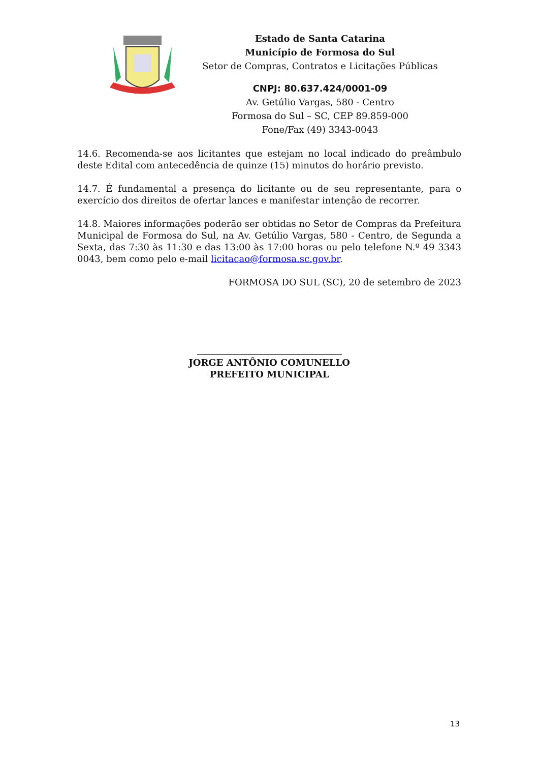Estado de Santa Catarina
Município de Formosa do Sul
Setor de Compras, Contratos e Licitações Públicas
CNPJ: 80.637.424/0001-09
Av. Getúlio Vargas, 580 - Centro
Formosa do Sul – SC, CEP 89.859-000
Fone/Fax (49) 3343-0043
14.6. Recomenda-se aos licitantes que estejam no local indicado do preâmbulo deste Edital com antecedência de quinze (15) minutos do horário previsto.
14.7. É fundamental a presença do licitante ou de seu representante, para o exercício dos direitos de ofertar lances e manifestar intenção de recorrer.
14.8. Maiores informações poderão ser obtidas no Setor de Compras da Prefeitura Municipal de Formosa do Sul, na Av. Getúlio Vargas, 580 - Centro, de Segunda a Sexta, das 7:30 às 11:30 e das 13:00 às 17:00 horas ou pelo telefone N.º 49 3343 0043, bem como pelo e-mail licitacao@formosa.sc.gov.br.
FORMOSA DO SUL (SC), 20 de setembro de 2023
JORGE ANTÔNIO COMUNELLO
PREFEITO MUNICIPAL
13